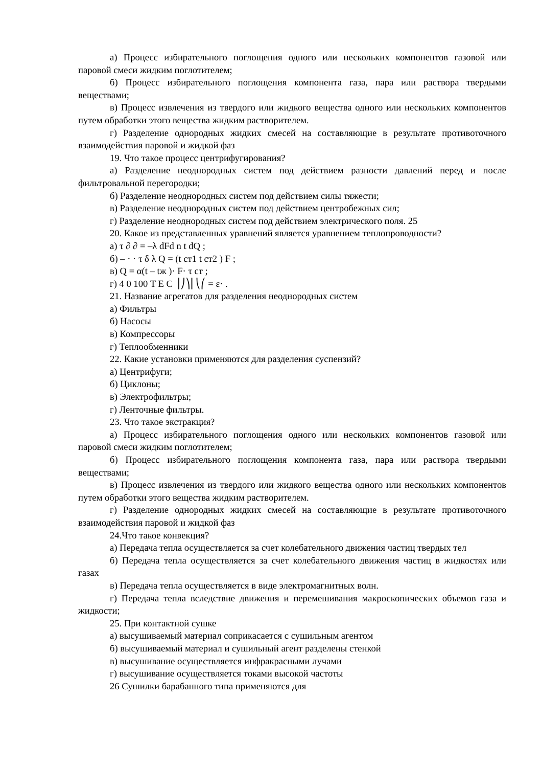а) Процесс избирательного поглощения одного или нескольких компонентов газовой или паровой смеси жидким поглотителем;
б) Процесс избирательного поглощения компонента газа, пара или раствора твердыми веществами;
в) Процесс извлечения из твердого или жидкого вещества одного или нескольких компонентов путем обработки этого вещества жидким растворителем.
г) Разделение однородных жидких смесей на составляющие в результате противоточного взаимодействия паровой и жидкой фаз
19. Что такое процесс центрифугирования?
а) Разделение неоднородных систем под действием разности давлений перед и после фильтровальной перегородки;
б) Разделение неоднородных систем под действием силы тяжести;
в) Разделение неоднородных систем под действием центробежных сил;
г) Разделение неоднородных систем под действием электрического поля. 25
20. Какое из представленных уравнений является уравнением теплопроводности?
а) τ ∂ ∂ = –λ dFd n t dQ ;
б) – · · τ δ λ Q = (t ст1 t ст2 ) F ;
в) Q = α(t – tж )· F· τ ст ;
г) 4 0 100 T E C ⎟⎠⎞⎜⎝⎛ = ε· .
21. Название агрегатов для разделения неоднородных систем
а) Фильтры
б) Насосы
в) Компрессоры
г) Теплообменники
22. Какие установки применяются для разделения суспензий?
а) Центрифуги;
б) Циклоны;
в) Электрофильтры;
г) Ленточные фильтры.
23. Что такое экстракция?
а) Процесс избирательного поглощения одного или нескольких компонентов газовой или паровой смеси жидким поглотителем;
б) Процесс избирательного поглощения компонента газа, пара или раствора твердыми веществами;
в) Процесс извлечения из твердого или жидкого вещества одного или нескольких компонентов путем обработки этого вещества жидким растворителем.
г) Разделение однородных жидких смесей на составляющие в результате противоточного взаимодействия паровой и жидкой фаз
24.Что такое конвекция?
а) Передача тепла осуществляется за счет колебательного движения частиц твердых тел
б) Передача тепла осуществляется за счет колебательного движения частиц в жидкостях или газах
в) Передача тепла осуществляется в виде электромагнитных волн.
г) Передача тепла вследствие движения и перемешивания макроскопических объемов газа и жидкости;
25. При контактной сушке
а) высушиваемый материал соприкасается с сушильным агентом
б) высушиваемый материал и сушильный агент разделены стенкой
в) высушивание осуществляется инфракрасными лучами
г) высушивание осуществляется токами высокой частоты
26 Сушилки барабанного типа применяются для